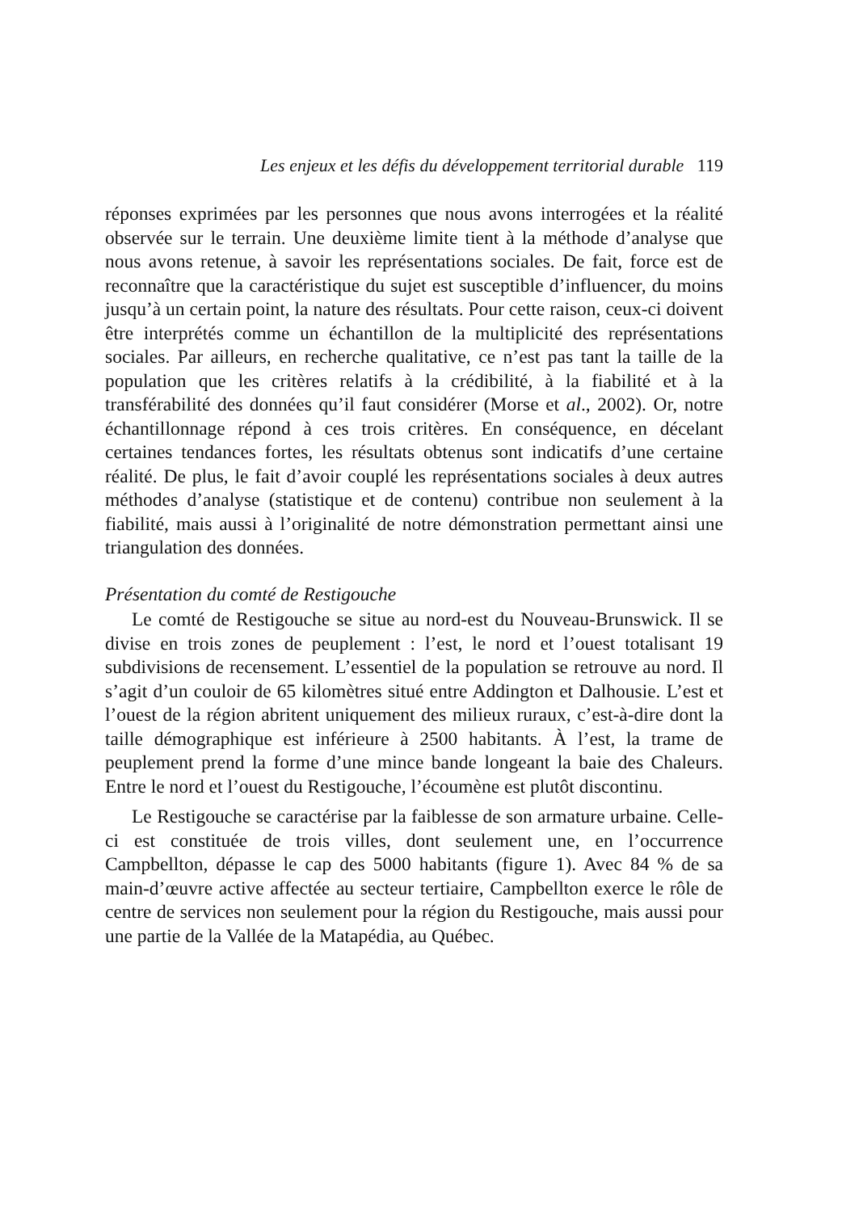Les enjeux et les défis du développement territorial durable 119
réponses exprimées par les personnes que nous avons interrogées et la réalité observée sur le terrain. Une deuxième limite tient à la méthode d’analyse que nous avons retenue, à savoir les représentations sociales. De fait, force est de reconnaître que la caractéristique du sujet est susceptible d’influencer, du moins jusqu’à un certain point, la nature des résultats. Pour cette raison, ceux-ci doivent être interprétés comme un échantillon de la multiplicité des représentations sociales. Par ailleurs, en recherche qualitative, ce n’est pas tant la taille de la population que les critères relatifs à la crédibilité, à la fiabilité et à la transférabilité des données qu’il faut considérer (Morse et al., 2002). Or, notre échantillonnage répond à ces trois critères. En conséquence, en décelant certaines tendances fortes, les résultats obtenus sont indicatifs d’une certaine réalité. De plus, le fait d’avoir couplé les représentations sociales à deux autres méthodes d’analyse (statistique et de contenu) contribue non seulement à la fiabilité, mais aussi à l’originalité de notre démonstration permettant ainsi une triangulation des données.
Présentation du comté de Restigouche
Le comté de Restigouche se situe au nord-est du Nouveau-Brunswick. Il se divise en trois zones de peuplement : l’est, le nord et l’ouest totalisant 19 subdivisions de recensement. L’essentiel de la population se retrouve au nord. Il s’agit d’un couloir de 65 kilomètres situé entre Addington et Dalhousie. L’est et l’ouest de la région abritent uniquement des milieux ruraux, c’est-à-dire dont la taille démographique est inférieure à 2500 habitants. À l’est, la trame de peuplement prend la forme d’une mince bande longeant la baie des Chaleurs. Entre le nord et l’ouest du Restigouche, l’écoumène est plutôt discontinu.
Le Restigouche se caractérise par la faiblesse de son armature urbaine. Celle-ci est constituée de trois villes, dont seulement une, en l’occurrence Campbellton, dépasse le cap des 5000 habitants (figure 1). Avec 84 % de sa main-d’œuvre active affectée au secteur tertiaire, Campbellton exerce le rôle de centre de services non seulement pour la région du Restigouche, mais aussi pour une partie de la Vallée de la Matapédia, au Québec.